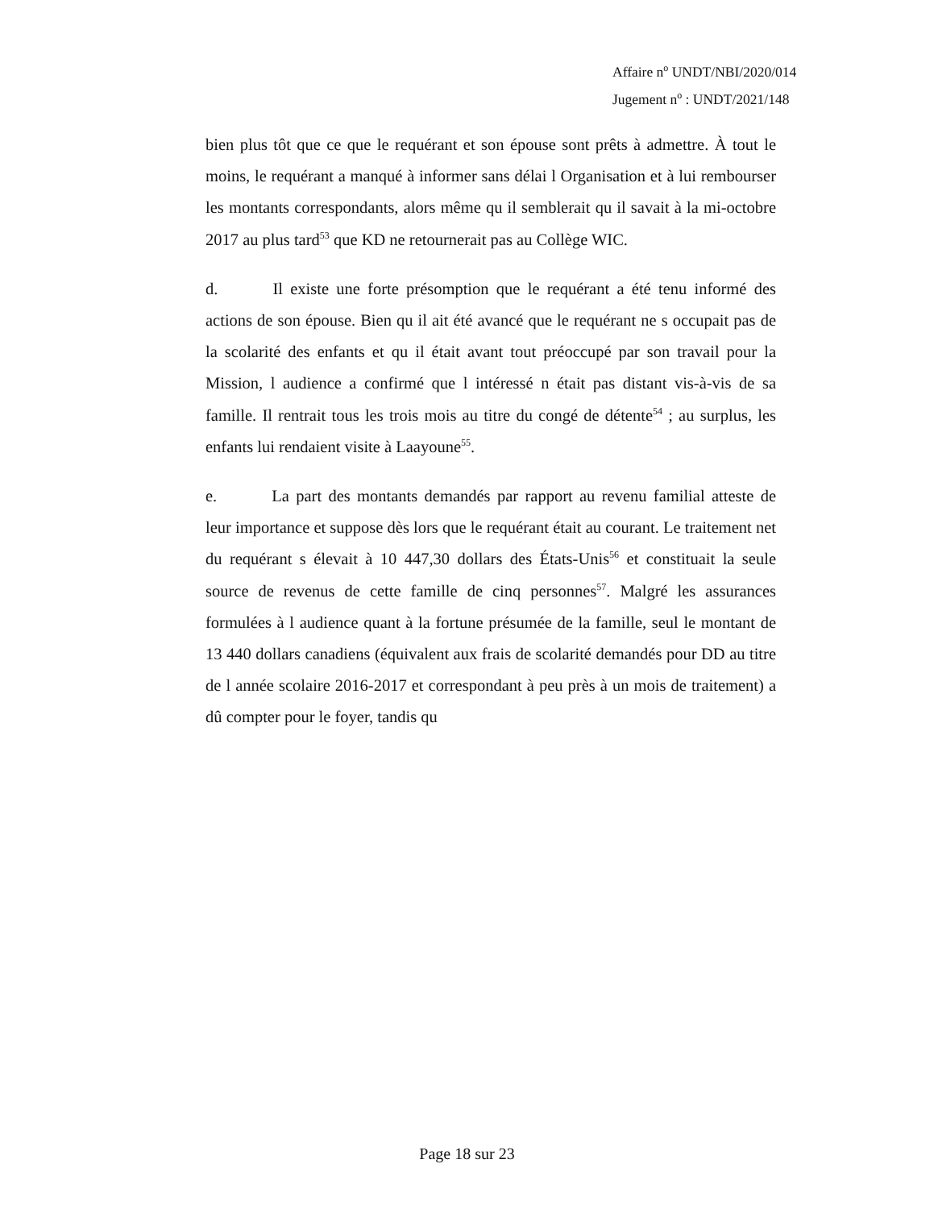Affaire n<sup>o</sup> UNDT/NBI/2020/014
Jugement n<sup>o</sup> : UNDT/2021/148
bien plus tôt que ce que le requérant et son épouse sont prêts à admettre. À tout le moins, le requérant a manqué à informer sans délai l Organisation et à lui rembourser les montants correspondants, alors même qu il semblerait qu il savait à la mi-octobre 2017 au plus tard<sup>53</sup> que KD ne retournerait pas au Collège WIC.
d. Il existe une forte présomption que le requérant a été tenu informé des actions de son épouse. Bien qu il ait été avancé que le requérant ne s occupait pas de la scolarité des enfants et qu il était avant tout préoccupé par son travail pour la Mission, l audience a confirmé que l intéressé n était pas distant vis-à-vis de sa famille. Il rentrait tous les trois mois au titre du congé de détente<sup>54</sup> ; au surplus, les enfants lui rendaient visite à Laayoune<sup>55</sup>.
e. La part des montants demandés par rapport au revenu familial atteste de leur importance et suppose dès lors que le requérant était au courant. Le traitement net du requérant s élevait à 10 447,30 dollars des États-Unis<sup>56</sup> et constituait la seule source de revenus de cette famille de cinq personnes<sup>57</sup>. Malgré les assurances formulées à l audience quant à la fortune présumée de la famille, seul le montant de 13 440 dollars canadiens (équivalent aux frais de scolarité demandés pour DD au titre de l année scolaire 2016-2017 et correspondant à peu près à un mois de traitement) a dû compter pour le foyer, tandis qu
Page 18 sur 23